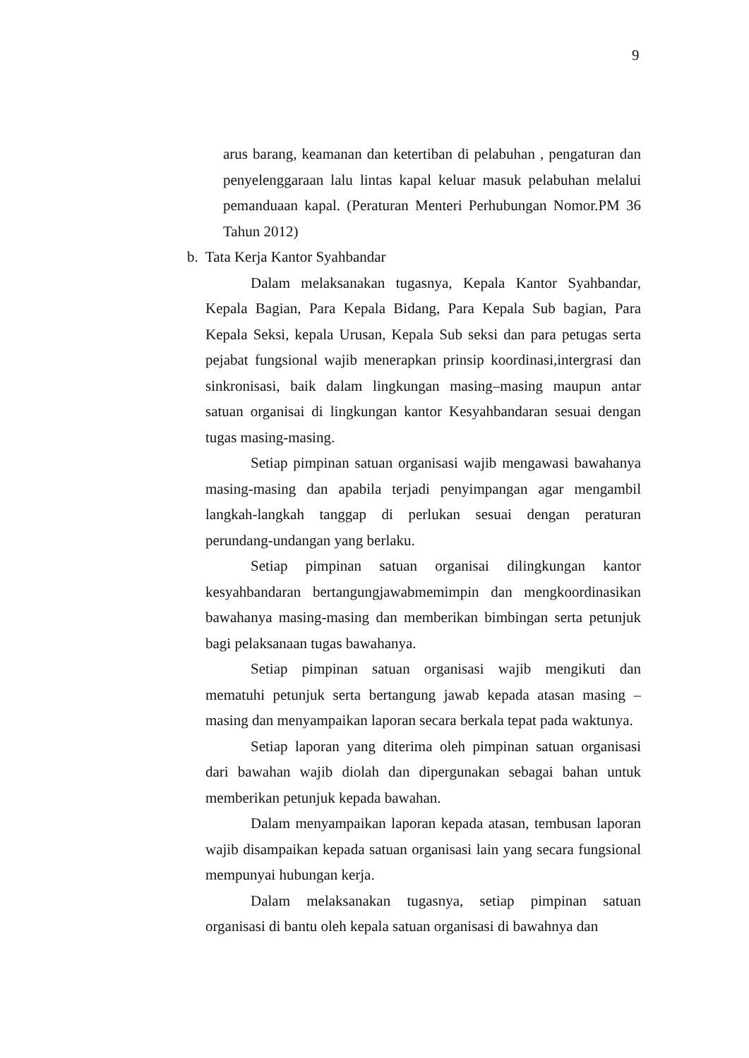9
arus barang, keamanan dan ketertiban di pelabuhan , pengaturan dan penyelenggaraan lalu lintas kapal keluar masuk pelabuhan melalui pemanduaan kapal. (Peraturan Menteri Perhubungan Nomor.PM 36 Tahun 2012)
b. Tata Kerja Kantor Syahbandar
Dalam melaksanakan tugasnya, Kepala Kantor Syahbandar, Kepala Bagian, Para Kepala Bidang, Para Kepala Sub bagian, Para Kepala Seksi, kepala Urusan, Kepala Sub seksi dan para petugas serta pejabat fungsional wajib menerapkan prinsip koordinasi,intergrasi dan sinkronisasi, baik dalam lingkungan masing–masing maupun antar satuan organisai di lingkungan kantor Kesyahbandaran sesuai dengan tugas masing-masing.
Setiap pimpinan satuan organisasi wajib mengawasi bawahanya masing-masing dan apabila terjadi penyimpangan agar mengambil langkah-langkah tanggap di perlukan sesuai dengan peraturan perundang-undangan yang berlaku.
Setiap pimpinan satuan organisai dilingkungan kantor kesyahbandaran bertangungjawabmemimpin dan mengkoordinasikan bawahanya masing-masing dan memberikan bimbingan serta petunjuk bagi pelaksanaan tugas bawahanya.
Setiap pimpinan satuan organisasi wajib mengikuti dan mematuhi petunjuk serta bertangung jawab kepada atasan masing – masing dan menyampaikan laporan secara berkala tepat pada waktunya.
Setiap laporan yang diterima oleh pimpinan satuan organisasi dari bawahan wajib diolah dan dipergunakan sebagai bahan untuk memberikan petunjuk kepada bawahan.
Dalam menyampaikan laporan kepada atasan, tembusan laporan wajib disampaikan kepada satuan organisasi lain yang secara fungsional mempunyai hubungan kerja.
Dalam melaksanakan tugasnya, setiap pimpinan satuan organisasi di bantu oleh kepala satuan organisasi di bawahnya dan